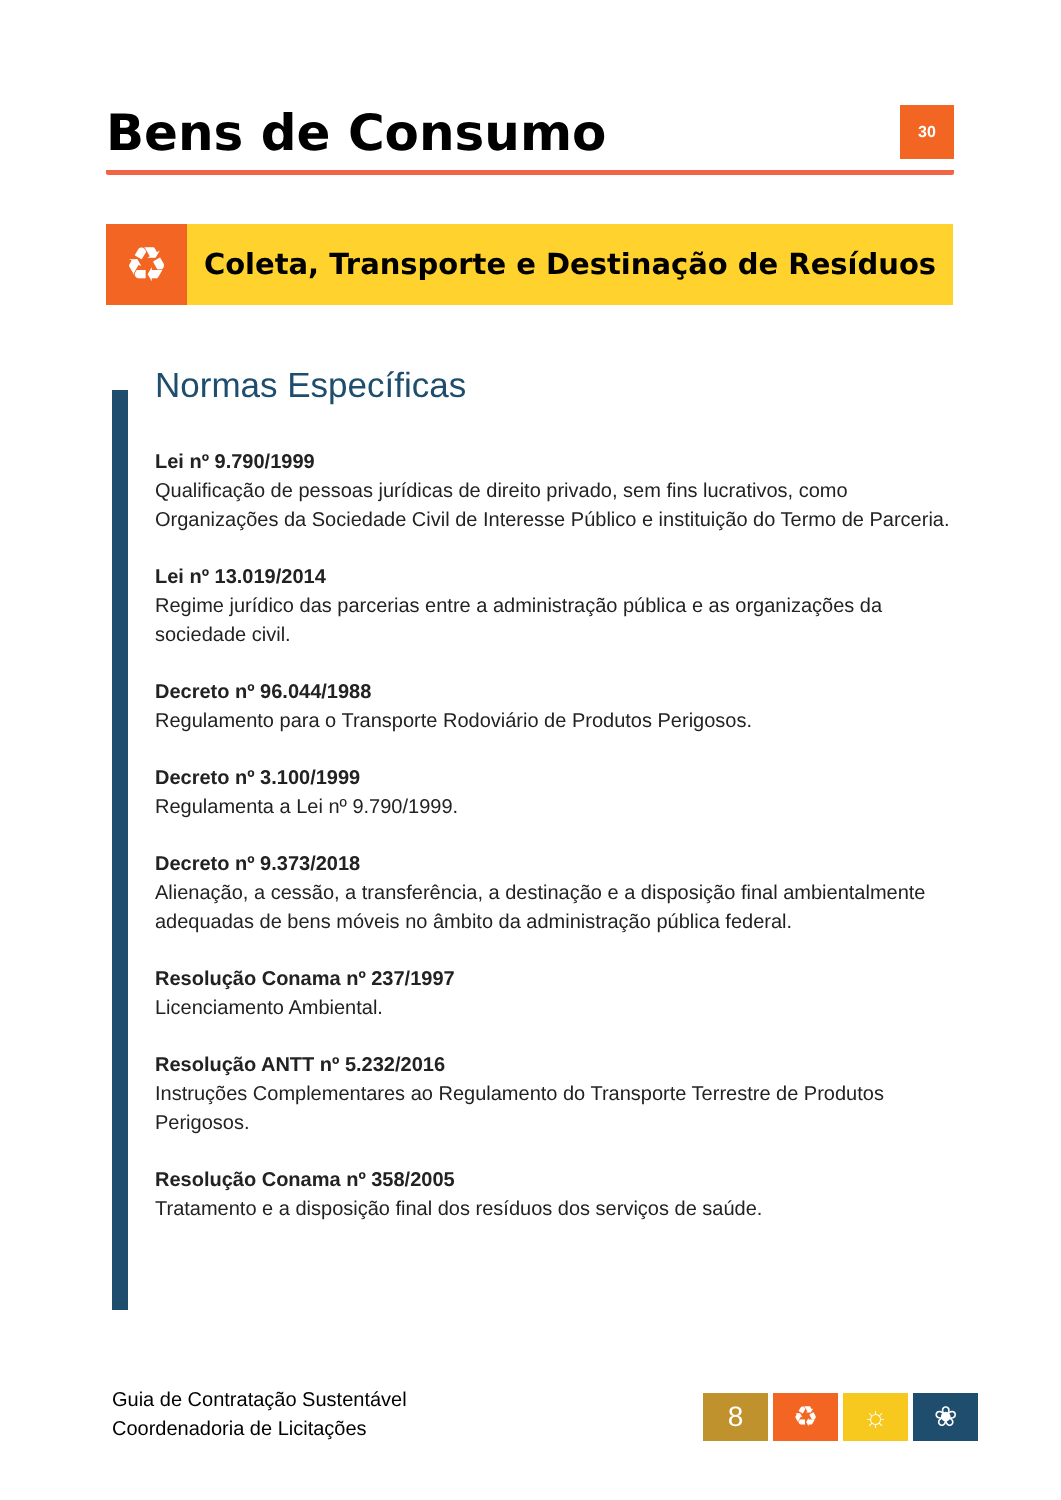Bens de Consumo
30
♻
Coleta, Transporte e Destinação de Resíduos
Normas Específicas
Lei nº 9.790/1999
Qualificação de pessoas jurídicas de direito privado, sem fins lucrativos, como Organizações da Sociedade Civil de Interesse Público e instituição do Termo de Parceria.
Lei nº 13.019/2014
Regime jurídico das parcerias entre a administração pública e as organizações da sociedade civil.
Decreto nº 96.044/1988
Regulamento para o Transporte Rodoviário de Produtos Perigosos.
Decreto nº 3.100/1999
Regulamenta a Lei nº 9.790/1999.
Decreto nº 9.373/2018
Alienação, a cessão, a transferência, a destinação e a disposição final ambientalmente adequadas de bens móveis no âmbito da administração pública federal.
Resolução Conama nº 237/1997
Licenciamento Ambiental.
Resolução ANTT nº 5.232/2016
Instruções Complementares ao Regulamento do Transporte Terrestre de Produtos Perigosos.
Resolução Conama nº 358/2005
Tratamento e a disposição final dos resíduos dos serviços de saúde.
Guia de Contratação Sustentável
Coordenadoria de Licitações
8 ♻ ☼ ❀